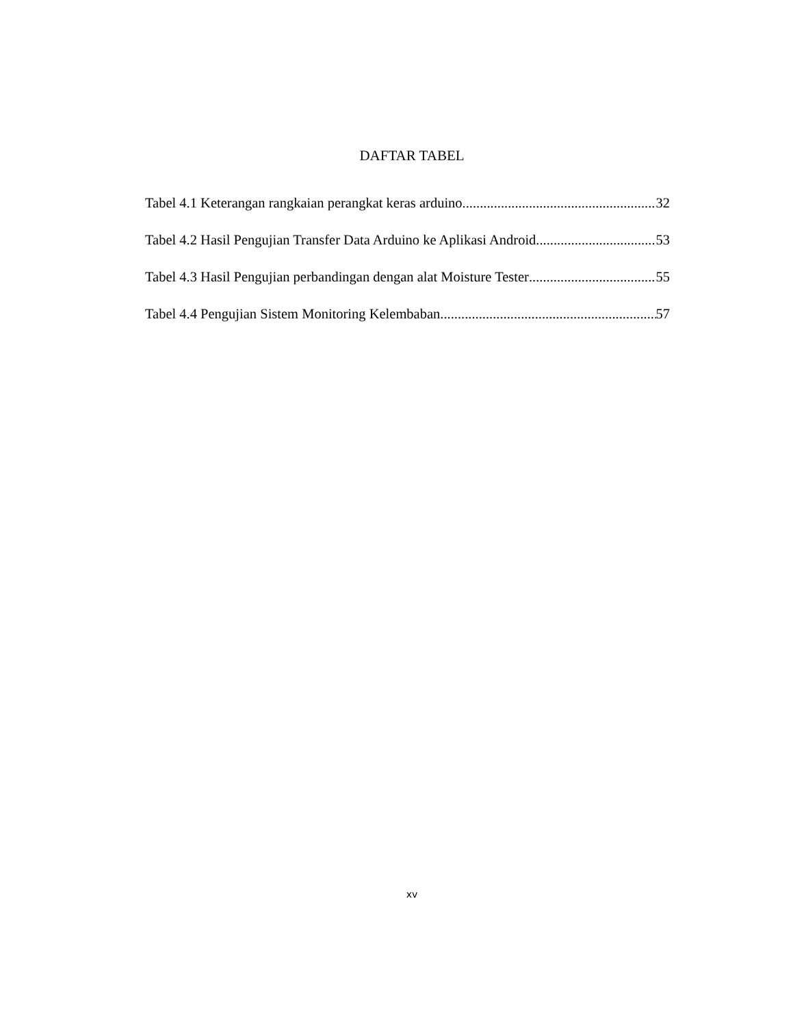DAFTAR TABEL
Tabel 4.1 Keterangan rangkaian perangkat keras arduino 32
Tabel 4.2 Hasil Pengujian Transfer Data Arduino ke Aplikasi Android 53
Tabel 4.3 Hasil Pengujian perbandingan dengan alat Moisture Tester 55
Tabel 4.4 Pengujian Sistem Monitoring Kelembaban 57
xv